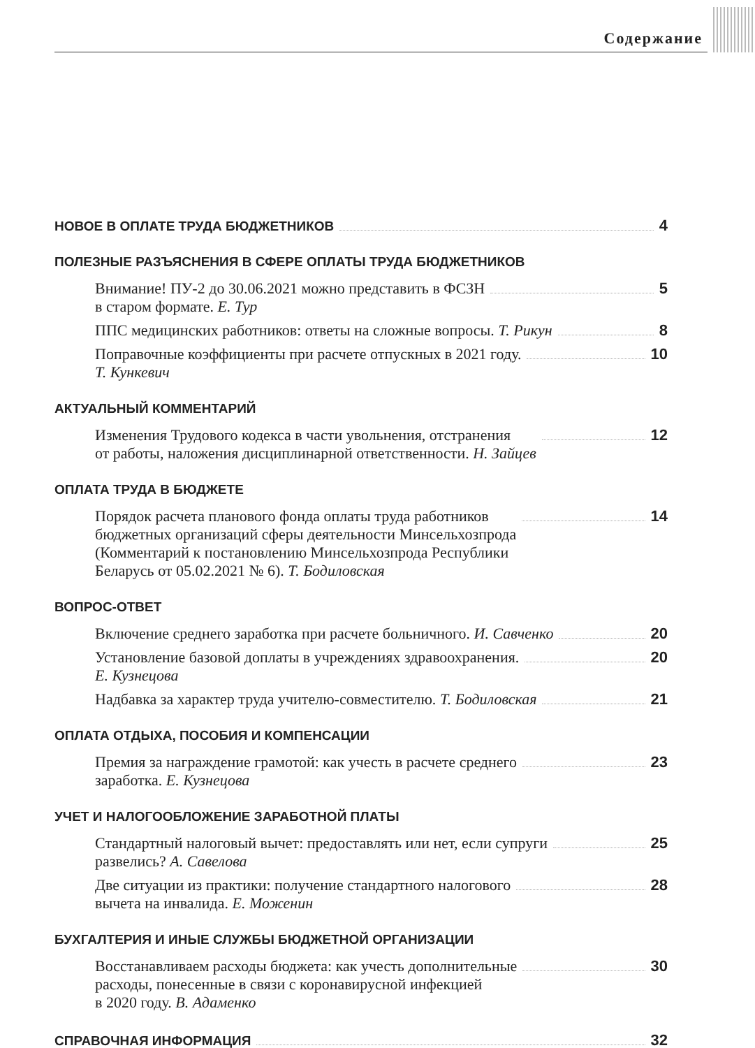Содержание
НОВОЕ В ОПЛАТЕ ТРУДА БЮДЖЕТНИКОВ 4
ПОЛЕЗНЫЕ РАЗЪЯСНЕНИЯ В СФЕРЕ ОПЛАТЫ ТРУДА БЮДЖЕТНИКОВ
Внимание! ПУ-2 до 30.06.2021 можно представить в ФСЗН
в старом формате. Е. Тур 5
ППС медицинских работников: ответы на сложные вопросы. Т. Рикун 8
Поправочные коэффициенты при расчете отпускных в 2021 году.
Т. Кункевич 10
АКТУАЛЬНЫЙ КОММЕНТАРИЙ
Изменения Трудового кодекса в части увольнения, отстранения
от работы, наложения дисциплинарной ответственности. Н. Зайцев 12
ОПЛАТА ТРУДА В БЮДЖЕТЕ
Порядок расчета планового фонда оплаты труда работников
бюджетных организаций сферы деятельности Минсельхозпрода
(Комментарий к постановлению Минсельхозпрода Республики
Беларусь от 05.02.2021 № 6). Т. Бодиловская 14
ВОПРОС-ОТВЕТ
Включение среднего заработка при расчете больничного. И. Савченко 20
Установление базовой доплаты в учреждениях здравоохранения.
Е. Кузнецова 20
Надбавка за характер труда учителю-совместителю. Т. Бодиловская 21
ОПЛАТА ОТДЫХА, ПОСОБИЯ И КОМПЕНСАЦИИ
Премия за награждение грамотой: как учесть в расчете среднего
заработка. Е. Кузнецова 23
УЧЕТ И НАЛОГООБЛОЖЕНИЕ ЗАРАБОТНОЙ ПЛАТЫ
Стандартный налоговый вычет: предоставлять или нет, если супруги
развелись? А. Савелова 25
Две ситуации из практики: получение стандартного налогового
вычета на инвалида. Е. Моженин 28
БУХГАЛТЕРИЯ И ИНЫЕ СЛУЖБЫ БЮДЖЕТНОЙ ОРГАНИЗАЦИИ
Восстанавливаем расходы бюджета: как учесть дополнительные
расходы, понесенные в связи с коронавирусной инфекцией
в 2020 году. В. Адаменко 30
СПРАВОЧНАЯ ИНФОРМАЦИЯ 32